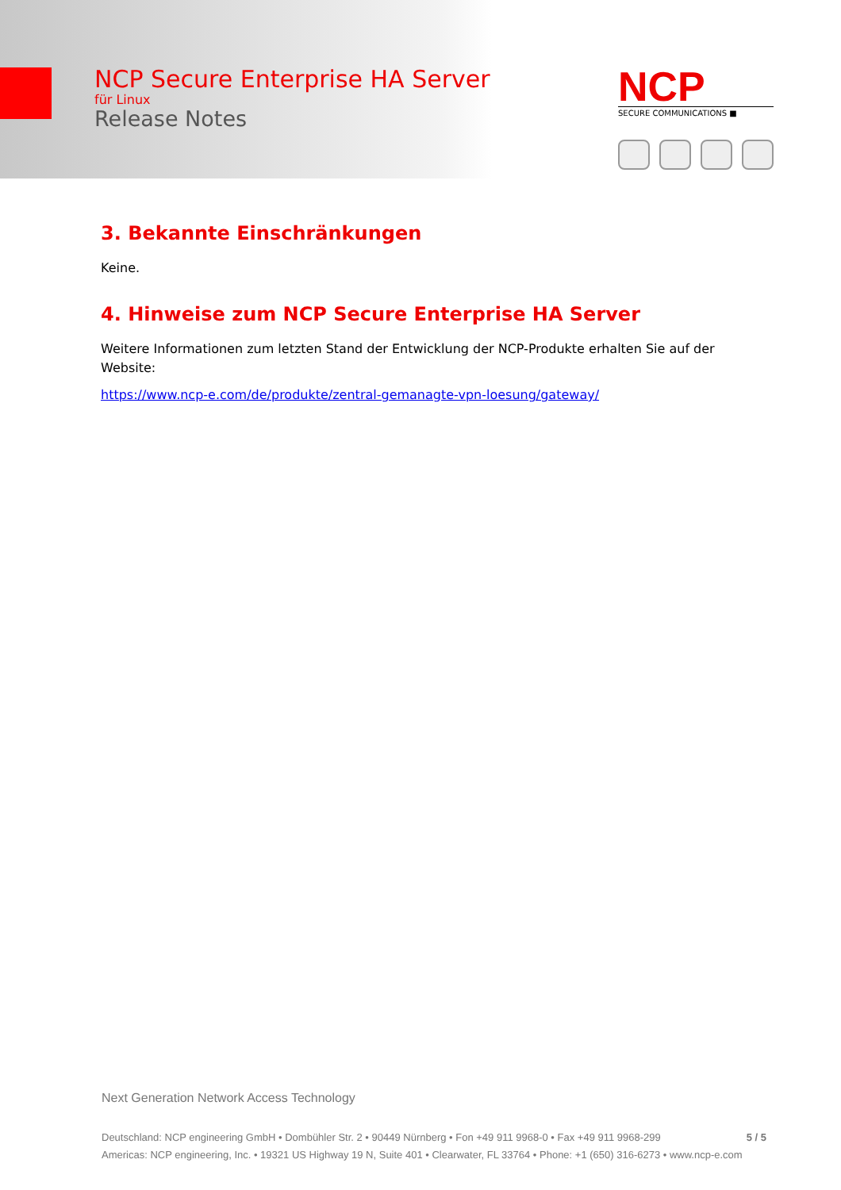NCP Secure Enterprise HA Server
für Linux
Release Notes
NCP
SECURE COMMUNICATIONS ■
3. Bekannte Einschränkungen
Keine.
4. Hinweise zum NCP Secure Enterprise HA Server
Weitere Informationen zum letzten Stand der Entwicklung der NCP-Produkte erhalten Sie auf der Website:
https://www.ncp-e.com/de/produkte/zentral-gemanagte-vpn-loesung/gateway/
Next Generation Network Access Technology
5 / 5 Deutschland: NCP engineering GmbH • Dombühler Str. 2 • 90449 Nürnberg • Fon +49 911 9968-0 • Fax +49 911 9968-299
Americas: NCP engineering, Inc. • 19321 US Highway 19 N, Suite 401 • Clearwater, FL 33764 • Phone: +1 (650) 316-6273 • www.ncp-e.com